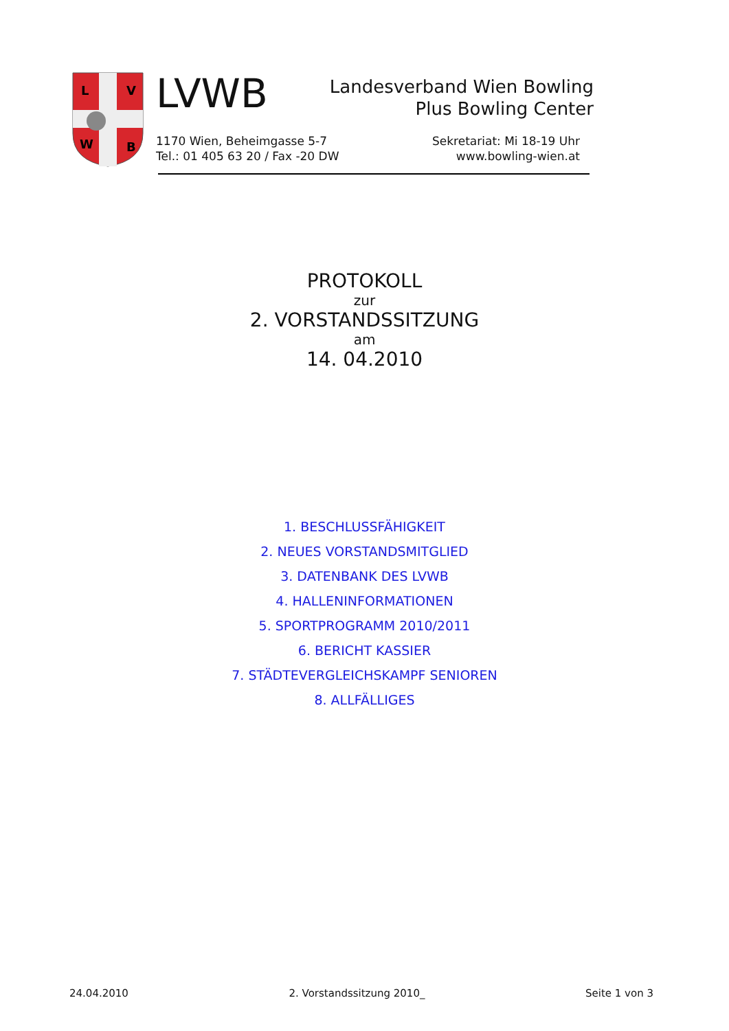L
V
W
B
LVWB
Landesverband Wien Bowling
Plus Bowling Center
1170 Wien, Beheimgasse 5-7
Tel.: 01 405 63 20 / Fax -20 DW
Sekretariat: Mi 18-19 Uhr
www.bowling-wien.at
PROTOKOLL
zur
2. VORSTANDSSITZUNG
am
14. 04.2010
1. BESCHLUSSFÄHIGKEIT
2. NEUES VORSTANDSMITGLIED
3. DATENBANK DES LVWB
4. HALLENINFORMATIONEN
5. SPORTPROGRAMM 2010/2011
6. BERICHT KASSIER
7. STÄDTEVERGLEICHSKAMPF SENIOREN
8. ALLFÄLLIGES
24.04.2010 2. Vorstandssitzung 2010_ Seite 1 von 3